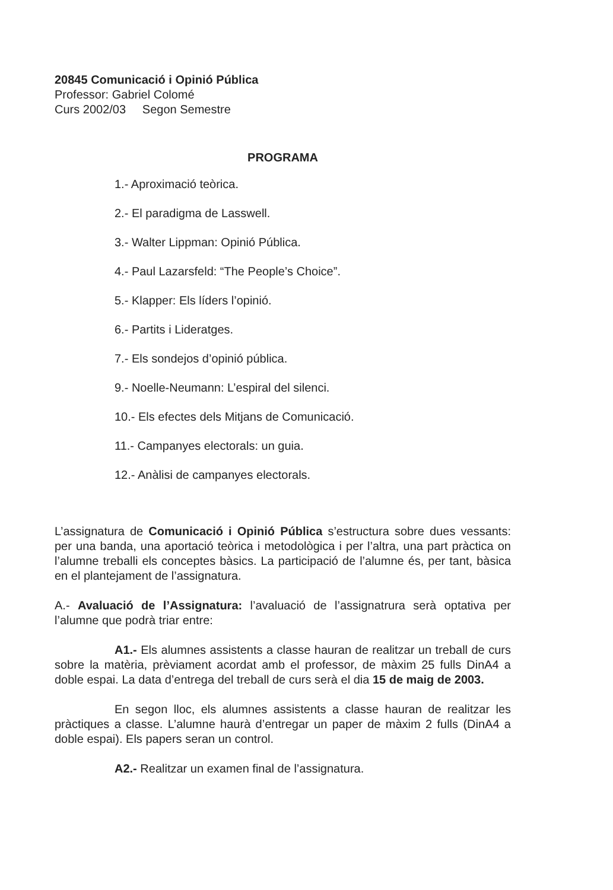20845 Comunicació i Opinió Pública
Professor: Gabriel Colomé
Curs 2002/03 Segon Semestre
PROGRAMA
1.- Aproximació teòrica.
2.- El paradigma de Lasswell.
3.- Walter Lippman: Opinió Pública.
4.- Paul Lazarsfeld: “The People’s Choice”.
5.- Klapper: Els líders l’opinió.
6.- Partits i Lideratges.
7.- Els sondejos d’opinió pública.
9.- Noelle-Neumann: L’espiral del silenci.
10.- Els efectes dels Mitjans de Comunicació.
11.- Campanyes electorals: un guia.
12.- Anàlisi de campanyes electorals.
L’assignatura de Comunicació i Opinió Pública s’estructura sobre dues vessants: per una banda, una aportació teòrica i metodològica i per l’altra, una part pràctica on l’alumne treballi els conceptes bàsics. La participació de l’alumne és, per tant, bàsica en el plantejament de l’assignatura.
A.- Avaluació de l’Assignatura: l’avaluació de l’assignatrura serà optativa per l’alumne que podrà triar entre:
A1.- Els alumnes assistents a classe hauran de realitzar un treball de curs sobre la matèria, prèviament acordat amb el professor, de màxim 25 fulls DinA4 a doble espai. La data d’entrega del treball de curs serà el dia 15 de maig de 2003.
En segon lloc, els alumnes assistents a classe hauran de realitzar les pràctiques a classe. L’alumne haurà d’entregar un paper de màxim 2 fulls (DinA4 a doble espai). Els papers seran un control.
A2.- Realitzar un examen final de l’assignatura.